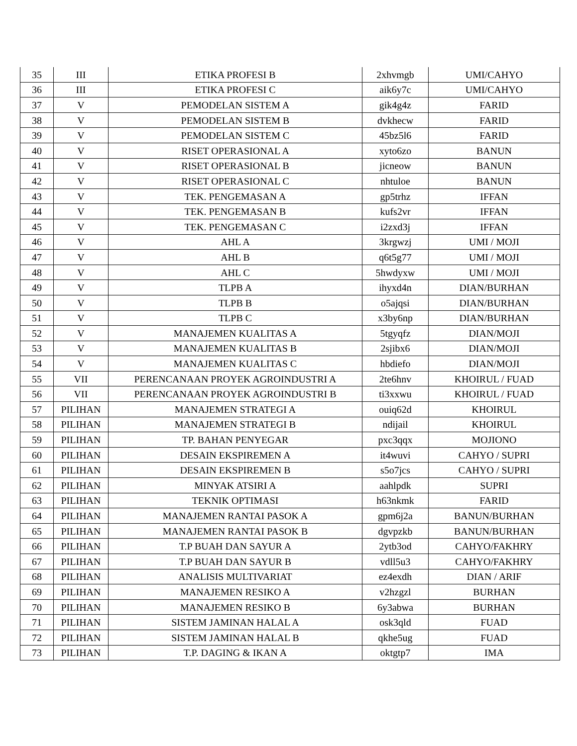| 35 | III | ETIKA PROFESI B | 2xhvmgb | UMI/CAHYO |
| 36 | III | ETIKA PROFESI C | aik6y7c | UMI/CAHYO |
| 37 | V | PEMODELAN SISTEM A | gik4g4z | FARID |
| 38 | V | PEMODELAN SISTEM B | dvkhecw | FARID |
| 39 | V | PEMODELAN SISTEM C | 45bz5l6 | FARID |
| 40 | V | RISET OPERASIONAL A | xyto6zo | BANUN |
| 41 | V | RISET OPERASIONAL B | jicneow | BANUN |
| 42 | V | RISET OPERASIONAL C | nhtuloe | BANUN |
| 43 | V | TEK. PENGEMASAN A | gp5trhz | IFFAN |
| 44 | V | TEK. PENGEMASAN B | kufs2vr | IFFAN |
| 45 | V | TEK. PENGEMASAN C | i2zxd3j | IFFAN |
| 46 | V | AHL A | 3krgwzj | UMI / MOJI |
| 47 | V | AHL B | q6t5g77 | UMI / MOJI |
| 48 | V | AHL C | 5hwdyxw | UMI / MOJI |
| 49 | V | TLPB A | ihyxd4n | DIAN/BURHAN |
| 50 | V | TLPB B | o5ajqsi | DIAN/BURHAN |
| 51 | V | TLPB C | x3by6np | DIAN/BURHAN |
| 52 | V | MANAJEMEN KUALITAS A | 5tgyqfz | DIAN/MOJI |
| 53 | V | MANAJEMEN KUALITAS B | 2sjibx6 | DIAN/MOJI |
| 54 | V | MANAJEMEN KUALITAS C | hbdiefo | DIAN/MOJI |
| 55 | VII | PERENCANAAN PROYEK AGROINDUSTRI A | 2te6hnv | KHOIRUL / FUAD |
| 56 | VII | PERENCANAAN PROYEK AGROINDUSTRI B | ti3xxwu | KHOIRUL / FUAD |
| 57 | PILIHAN | MANAJEMEN STRATEGI A | ouiq62d | KHOIRUL |
| 58 | PILIHAN | MANAJEMEN STRATEGI B | ndijail | KHOIRUL |
| 59 | PILIHAN | TP. BAHAN PENYEGAR | pxc3qqx | MOJIONO |
| 60 | PILIHAN | DESAIN EKSPIREMEN A | it4wuvi | CAHYO / SUPRI |
| 61 | PILIHAN | DESAIN EKSPIREMEN B | s5o7jcs | CAHYO / SUPRI |
| 62 | PILIHAN | MINYAK ATSIRI A | aahlpdk | SUPRI |
| 63 | PILIHAN | TEKNIK OPTIMASI | h63nkmk | FARID |
| 64 | PILIHAN | MANAJEMEN RANTAI PASOK A | gpm6j2a | BANUN/BURHAN |
| 65 | PILIHAN | MANAJEMEN RANTAI PASOK B | dgvpzkb | BANUN/BURHAN |
| 66 | PILIHAN | T.P BUAH DAN SAYUR A | 2ytb3od | CAHYO/FAKHRY |
| 67 | PILIHAN | T.P BUAH DAN SAYUR B | vdll5u3 | CAHYO/FAKHRY |
| 68 | PILIHAN | ANALISIS MULTIVARIAT | ez4exdh | DIAN / ARIF |
| 69 | PILIHAN | MANAJEMEN RESIKO A | v2hzgzl | BURHAN |
| 70 | PILIHAN | MANAJEMEN RESIKO B | 6y3abwa | BURHAN |
| 71 | PILIHAN | SISTEM JAMINAN HALAL A | osk3qld | FUAD |
| 72 | PILIHAN | SISTEM JAMINAN HALAL B | qkhe5ug | FUAD |
| 73 | PILIHAN | T.P. DAGING & IKAN A | oktgtp7 | IMA |